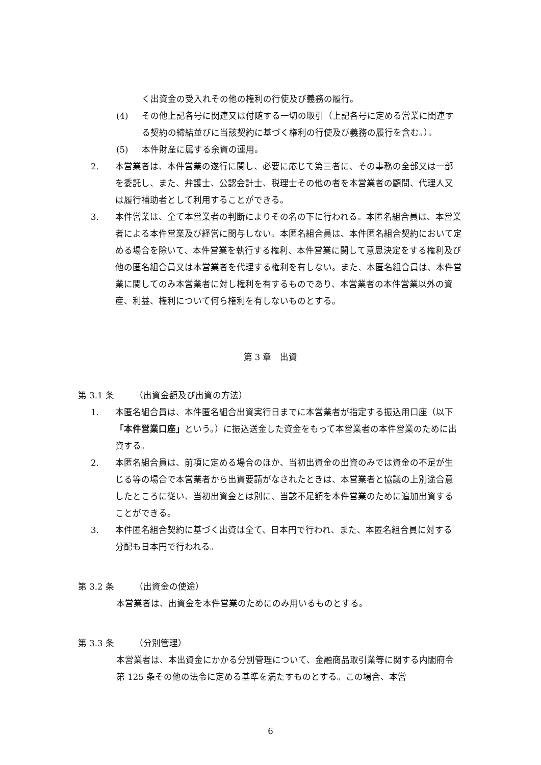く出資金の受入れその他の権利の行使及び義務の履行。
(4) その他上記各号に関連又は付随する一切の取引（上記各号に定める営業に関連する契約の締結並びに当該契約に基づく権利の行使及び義務の履行を含む。）。
(5) 本件財産に属する余資の運用。
2. 本営業者は、本件営業の遂行に関し、必要に応じて第三者に、その事務の全部又は一部を委託し、また、弁護士、公認会計士、税理士その他の者を本営業者の顧問、代理人又は履行補助者として利用することができる。
3. 本件営業は、全て本営業者の判断によりその名の下に行われる。本匿名組合員は、本営業者による本件営業及び経営に関与しない。本匿名組合員は、本件匿名組合契約において定める場合を除いて、本件営業を執行する権利、本件営業に関して意思決定をする権利及び他の匿名組合員又は本営業者を代理する権利を有しない。また、本匿名組合員は、本件営業に関してのみ本営業者に対し権利を有するものであり、本営業者の本件営業以外の資産、利益、権利について何ら権利を有しないものとする。
第 3 章　出資
第 3.1 条 （出資金額及び出資の方法）
1. 本匿名組合員は、本件匿名組合出資実行日までに本営業者が指定する振込用口座（以下「本件営業口座」という。）に振込送金した資金をもって本営業者の本件営業のために出資する。
2. 本匿名組合員は、前項に定める場合のほか、当初出資金の出資のみでは資金の不足が生じる等の場合で本営業者から出資要請がなされたときは、本営業者と協議の上別途合意したところに従い、当初出資金とは別に、当該不足額を本件営業のために追加出資することができる。
3. 本件匿名組合契約に基づく出資は全て、日本円で行われ、また、本匿名組合員に対する分配も日本円で行われる。
第 3.2 条 （出資金の使途）
本営業者は、出資金を本件営業のためにのみ用いるものとする。
第 3.3 条 （分別管理）
本営業者は、本出資金にかかる分別管理について、金融商品取引業等に関する内閣府令第 125 条その他の法令に定める基準を満たすものとする。この場合、本営
6